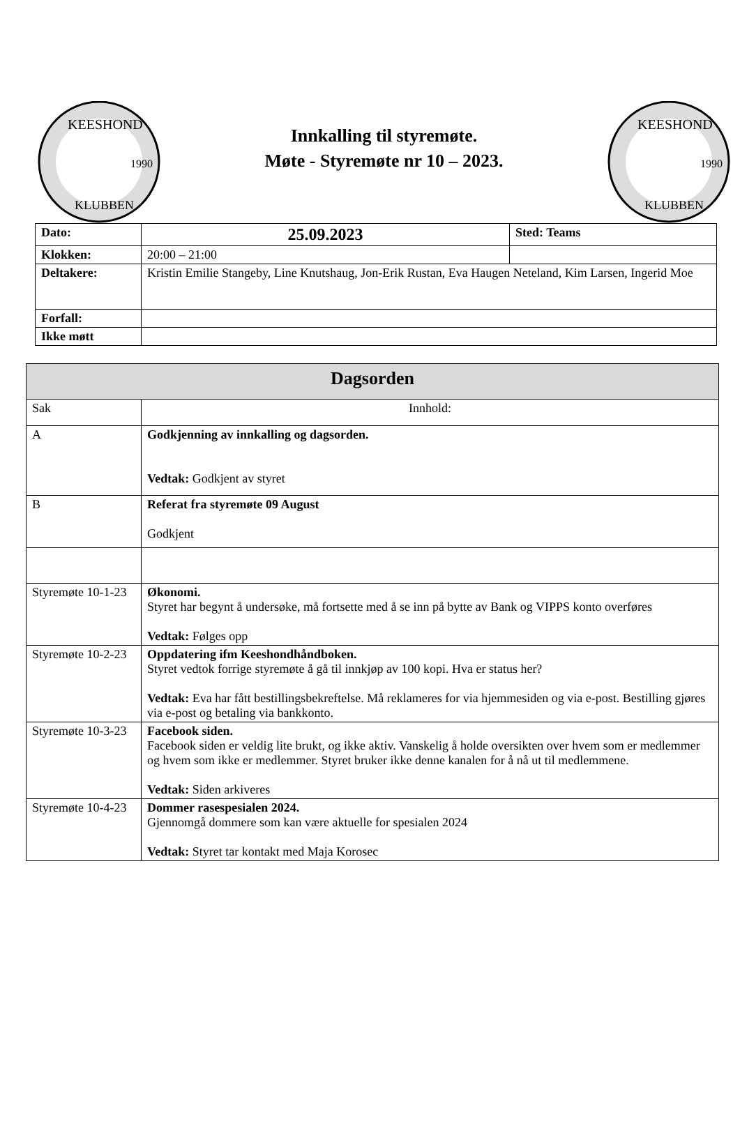KEESHOND
KLUBBEN
1990
Innkalling til styremøte.
Møte - Styremøte nr 10 – 2023.
KEESHOND
KLUBBEN
1990
| Dato: | 25.09.2023 | Sted: Teams |
| Klokken: | 20:00 – 21:00 | |
| Deltakere: | Kristin Emilie Stangeby, Line Knutshaug, Jon-Erik Rustan, Eva Haugen Neteland, Kim Larsen, Ingerid Moe | |
| Forfall: | | |
| Ikke møtt | | |
| Dagsorden | |
| --- | --- |
| Sak | Innhold: |
| A | Godkjenning av innkalling og dagsorden. Vedtak: Godkjent av styret |
| B | Referat fra styremøte 09 August Godkjent |
| Styremøte 10-1-23 | Økonomi. Styret har begynt å undersøke, må fortsette med å se inn på bytte av Bank og VIPPS konto overføres Vedtak: Følges opp |
| Styremøte 10-2-23 | Oppdatering ifm Keeshondhåndboken. Styret vedtok forrige styremøte å gå til innkjøp av 100 kopi. Hva er status her? Vedtak: Eva har fått bestillingsbekreftelse. Må reklameres for via hjemmesiden og via e-post. Bestilling gjøres via e-post og betaling via bankkonto. |
| Styremøte 10-3-23 | Facebook siden. Facebook siden er veldig lite brukt, og ikke aktiv. Vanskelig å holde oversikten over hvem som er medlemmer og hvem som ikke er medlemmer. Styret bruker ikke denne kanalen for å nå ut til medlemmene. Vedtak: Siden arkiveres |
| Styremøte 10-4-23 | Dommer rasespesialen 2024. Gjennomgå dommere som kan være aktuelle for spesialen 2024 Vedtak: Styret tar kontakt med Maja Korosec |